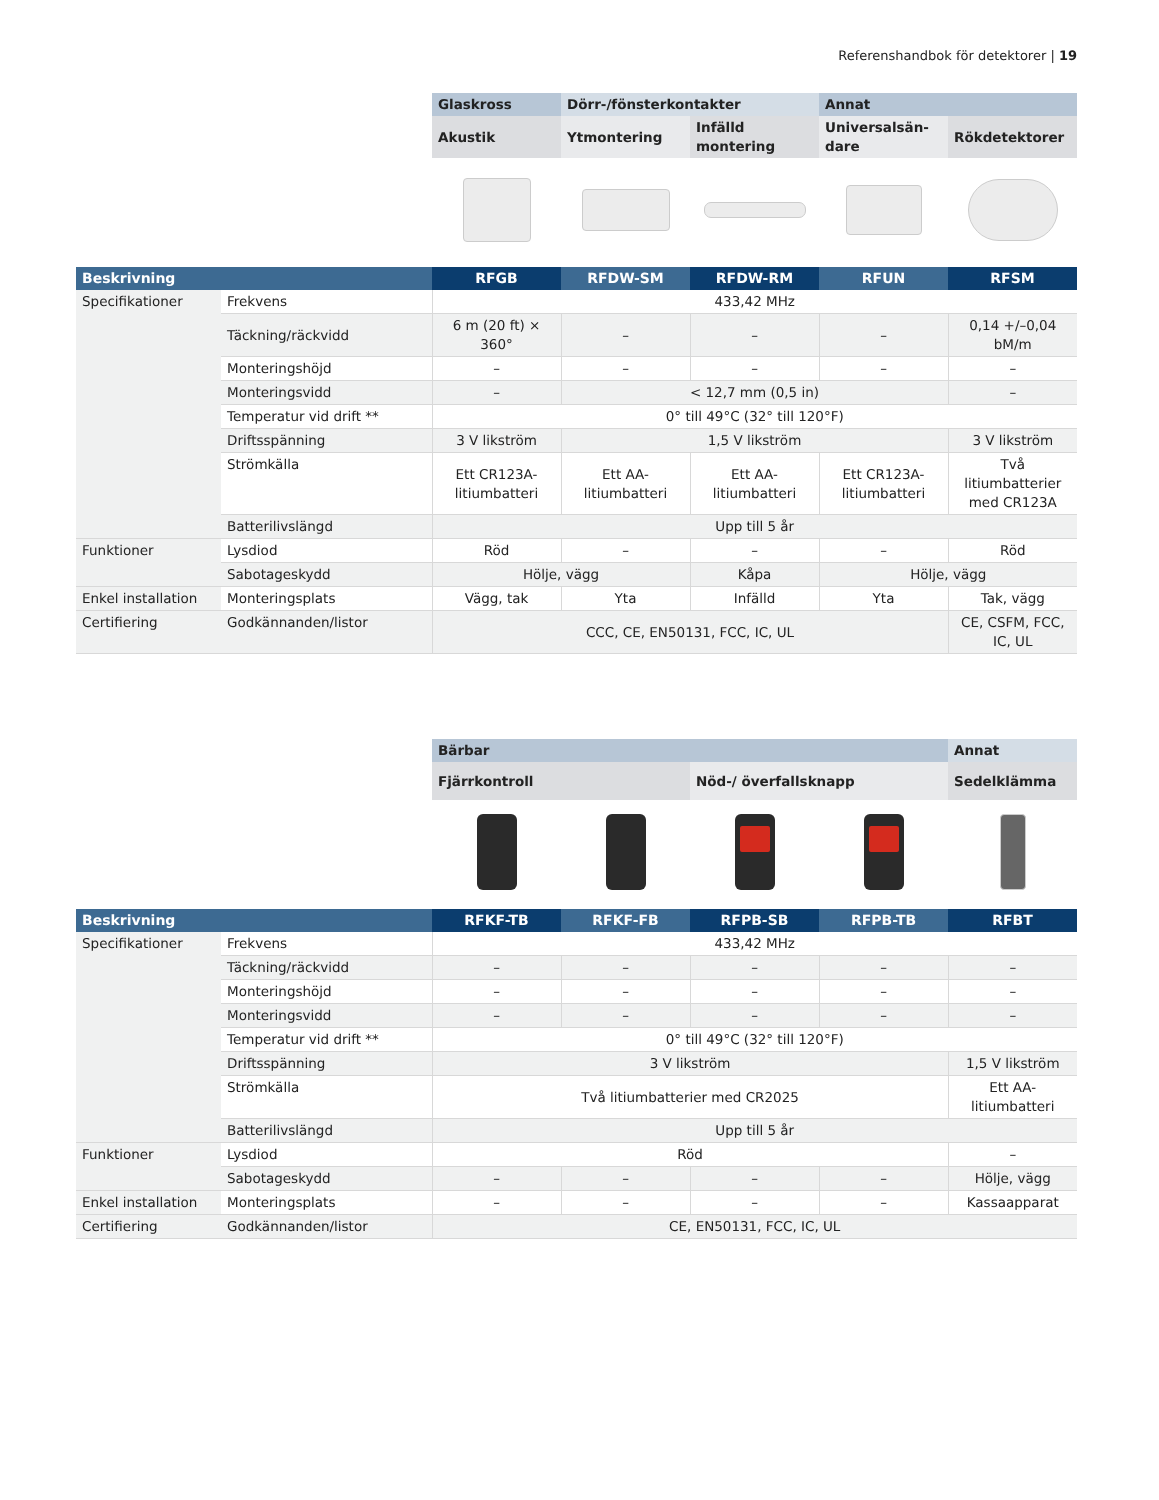Referenshandbok för detektorer | 19
| | | Glaskross | Dörr-/fönsterkontakter | | Annat | |
| --- | --- | --- | --- | --- | --- | --- |
| | | Akustik | Ytmontering | Infälld montering | Universalsän-dare | Rökdetektorer |
| Beskrivning | | RFGB | RFDW-SM | RFDW-RM | RFUN | RFSM |
| Specifikationer | Frekvens | 433,42 MHz | | | | |
| | Täckning/räckvidd | 6 m (20 ft) × 360° | – | – | – | 0,14 +/–0,04 bM/m |
| | Monteringshöjd | – | – | – | – | – |
| | Monteringsvidd | – | < 12,7 mm (0,5 in) | | | – |
| | Temperatur vid drift ** | 0° till 49°C (32° till 120°F) | | | | |
| | Driftsspänning | 3 V likström | 1,5 V likström | | | 3 V likström |
| | Strömkälla | Ett CR123A-litiumbatteri | Ett AA-litiumbatteri | Ett AA-litiumbatteri | Ett CR123A-litiumbatteri | Två litiumbatterier med CR123A |
| | Batterilivslängd | Upp till 5 år | | | | |
| Funktioner | Lysdiod | Röd | – | – | – | Röd |
| | Sabotageskydd | Hölje, vägg | | Kåpa | Hölje, vägg | |
| Enkel installation | Monteringsplats | Vägg, tak | Yta | Infälld | Yta | Tak, vägg |
| Certifiering | Godkännanden/listor | CCC, CE, EN50131, FCC, IC, UL | | | | CE, CSFM, FCC, IC, UL |
| | | Bärbar | | | | Annat |
| --- | --- | --- | --- | --- | --- | --- |
| | | Fjärrkontroll | | Nöd-/ överfallsknapp | | Sedelklämma |
| Beskrivning | | RFKF-TB | RFKF-FB | RFPB-SB | RFPB-TB | RFBT |
| Specifikationer | Frekvens | 433,42 MHz | | | | |
| | Täckning/räckvidd | – | – | – | – | – |
| | Monteringshöjd | – | – | – | – | – |
| | Monteringsvidd | – | – | – | – | – |
| | Temperatur vid drift ** | 0° till 49°C (32° till 120°F) | | | | |
| | Driftsspänning | 3 V likström | | | | 1,5 V likström |
| | Strömkälla | Två litiumbatterier med CR2025 | | | | Ett AA-litiumbatteri |
| | Batterilivslängd | Upp till 5 år | | | | |
| Funktioner | Lysdiod | Röd | | | | – |
| | Sabotageskydd | – | – | – | – | Hölje, vägg |
| Enkel installation | Monteringsplats | – | – | – | – | Kassaapparat |
| Certifiering | Godkännanden/listor | CE, EN50131, FCC, IC, UL | | | | |